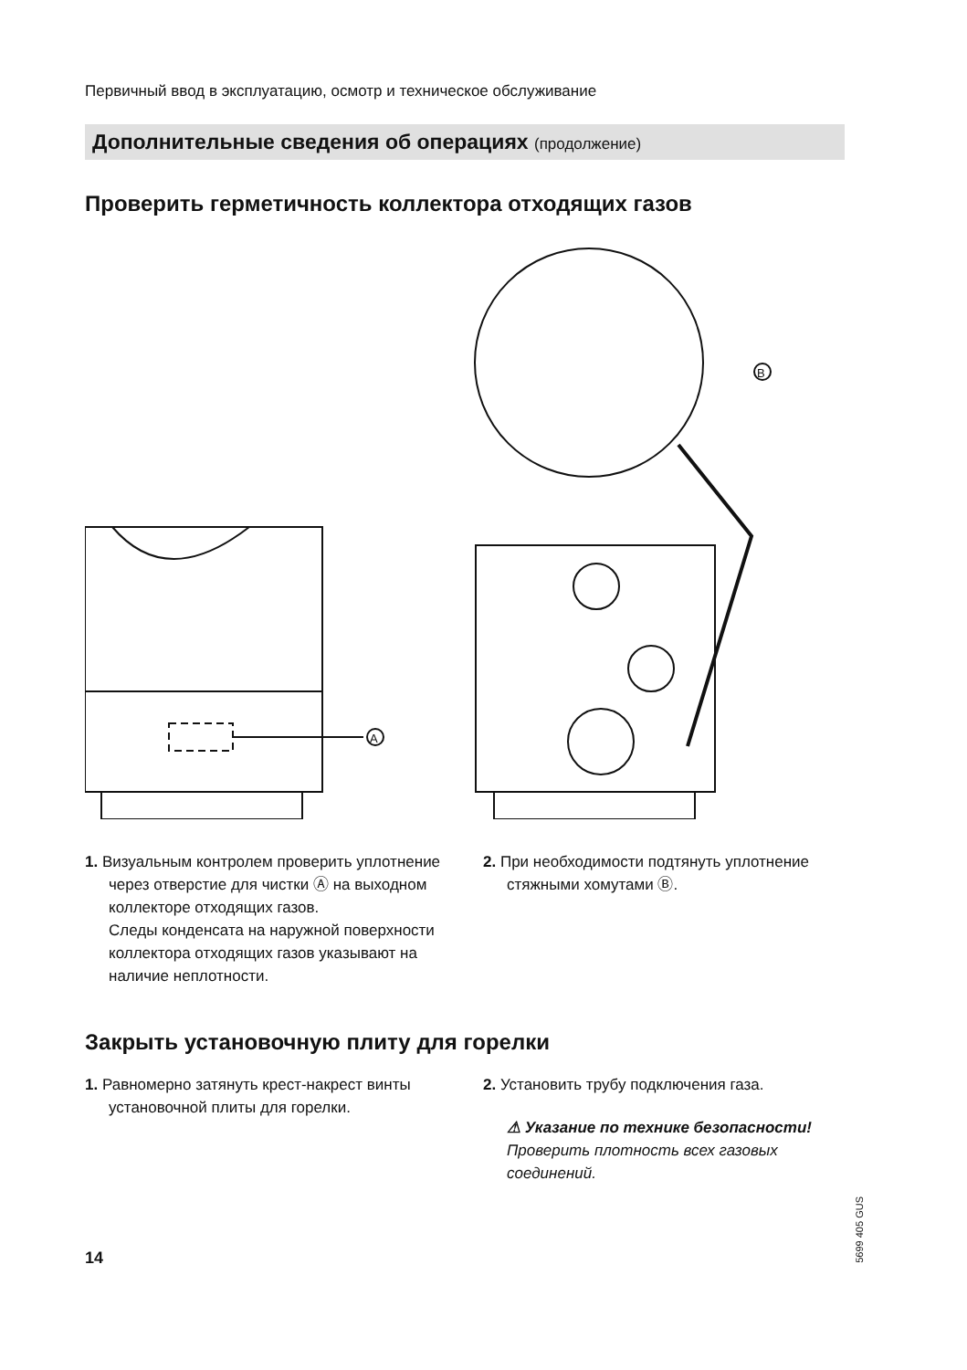Первичный ввод в эксплуатацию, осмотр и техническое обслуживание
Дополнительные сведения об операциях (продолжение)
Проверить герметичность коллектора отходящих газов
A
B
1. Визуальным контролем проверить уплотнение через отверстие для чистки Ⓐ на выходном коллекторе отходящих газов.
Следы конденсата на наружной поверхности коллектора отходящих газов указывают на наличие неплотности.
2. При необходимости подтянуть уплотнение стяжными хомутами Ⓑ.
Закрыть установочную плиту для горелки
1. Равномерно затянуть крест-накрест винты установочной плиты для горелки.
2. Установить трубу подключения газа.
⚠ Указание по технике безопасности!
Проверить плотность всех газовых соединений.
14
5699 405 GUS